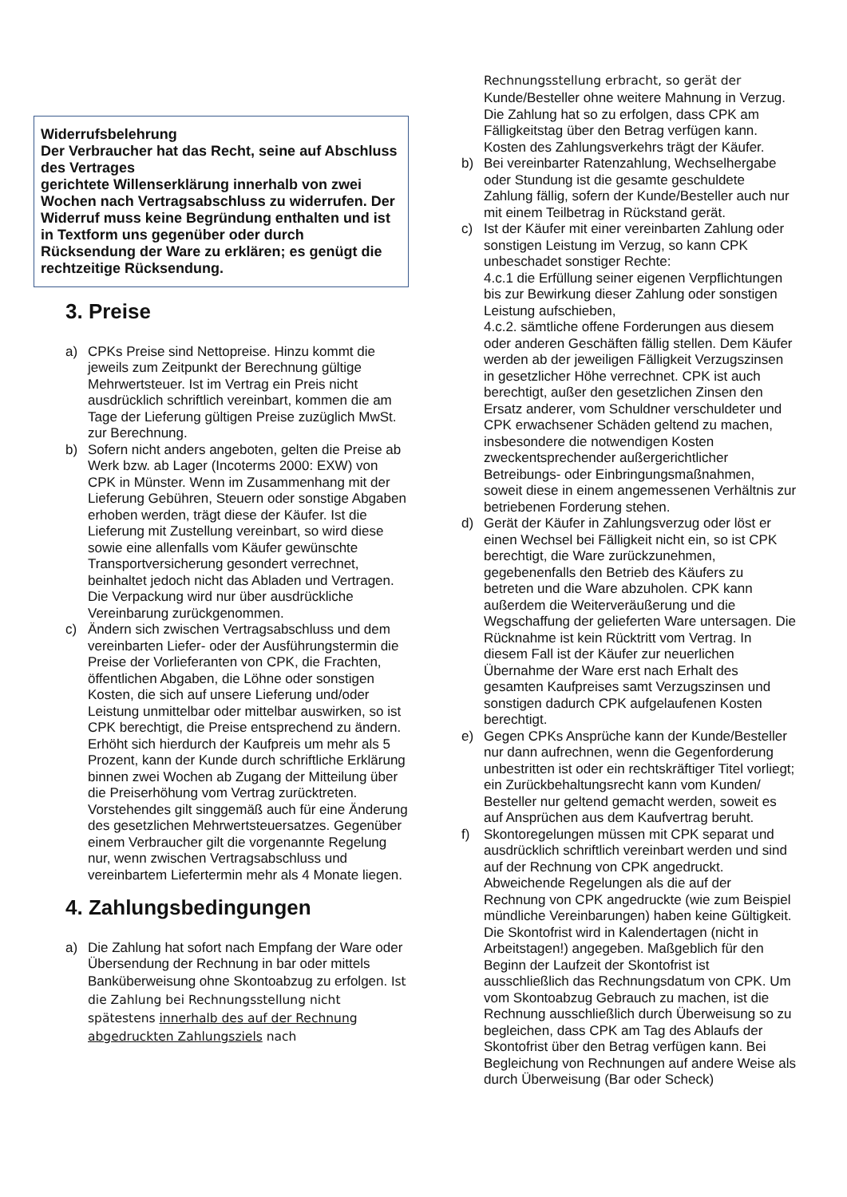Widerrufsbelehrung
Der Verbraucher hat das Recht, seine auf Abschluss des Vertrages
gerichtete Willenserklärung innerhalb von zwei Wochen nach Vertragsabschluss zu widerrufen. Der Widerruf muss keine Begründung enthalten und ist in Textform uns gegenüber oder durch Rücksendung der Ware zu erklären; es genügt die rechtzeitige Rücksendung.
3. Preise
a) CPKs Preise sind Nettopreise. Hinzu kommt die jeweils zum Zeitpunkt der Berechnung gültige Mehrwertsteuer. Ist im Vertrag ein Preis nicht ausdrücklich schriftlich vereinbart, kommen die am Tage der Lieferung gültigen Preise zuzüglich MwSt. zur Berechnung.
b) Sofern nicht anders angeboten, gelten die Preise ab Werk bzw. ab Lager (Incoterms 2000: EXW) von CPK in Münster. Wenn im Zusammenhang mit der Lieferung Gebühren, Steuern oder sonstige Abgaben erhoben werden, trägt diese der Käufer. Ist die Lieferung mit Zustellung vereinbart, so wird diese sowie eine allenfalls vom Käufer gewünschte Transportversicherung gesondert verrechnet, beinhaltet jedoch nicht das Abladen und Vertragen. Die Verpackung wird nur über ausdrückliche Vereinbarung zurückgenommen.
c) Ändern sich zwischen Vertragsabschluss und dem vereinbarten Liefer- oder der Ausführungstermin die Preise der Vorlieferanten von CPK, die Frachten, öffentlichen Abgaben, die Löhne oder sonstigen Kosten, die sich auf unsere Lieferung und/oder Leistung unmittelbar oder mittelbar auswirken, so ist CPK berechtigt, die Preise entsprechend zu ändern. Erhöht sich hierdurch der Kaufpreis um mehr als 5 Prozent, kann der Kunde durch schriftliche Erklärung binnen zwei Wochen ab Zugang der Mitteilung über die Preiserhöhung vom Vertrag zurücktreten. Vorstehendes gilt singgemäß auch für eine Änderung des gesetzlichen Mehrwertsteuersatzes. Gegenüber einem Verbraucher gilt die vorgenannte Regelung nur, wenn zwischen Vertragsabschluss und vereinbartem Liefertermin mehr als 4 Monate liegen.
4. Zahlungsbedingungen
a) Die Zahlung hat sofort nach Empfang der Ware oder Übersendung der Rechnung in bar oder mittels Banküberweisung ohne Skontoabzug zu erfolgen. Ist die Zahlung bei Rechnungsstellung nicht spätestens innerhalb des auf der Rechnung abgedruckten Zahlungsziels nach
Rechnungsstellung erbracht, so gerät der Kunde/Besteller ohne weitere Mahnung in Verzug. Die Zahlung hat so zu erfolgen, dass CPK am Fälligkeitstag über den Betrag verfügen kann. Kosten des Zahlungsverkehrs trägt der Käufer.
b) Bei vereinbarter Ratenzahlung, Wechselhergabe oder Stundung ist die gesamte geschuldete Zahlung fällig, sofern der Kunde/Besteller auch nur mit einem Teilbetrag in Rückstand gerät.
c) Ist der Käufer mit einer vereinbarten Zahlung oder sonstigen Leistung im Verzug, so kann CPK unbeschadet sonstiger Rechte:
4.c.1 die Erfüllung seiner eigenen Verpflichtungen bis zur Bewirkung dieser Zahlung oder sonstigen Leistung aufschieben,
4.c.2. sämtliche offene Forderungen aus diesem oder anderen Geschäften fällig stellen. Dem Käufer werden ab der jeweiligen Fälligkeit Verzugszinsen in gesetzlicher Höhe verrechnet. CPK ist auch berechtigt, außer den gesetzlichen Zinsen den Ersatz anderer, vom Schuldner verschuldeter und CPK erwachsener Schäden geltend zu machen, insbesondere die notwendigen Kosten zweckentsprechender außergerichtlicher Betreibungs- oder Einbringungsmaßnahmen, soweit diese in einem angemessenen Verhältnis zur betriebenen Forderung stehen.
d) Gerät der Käufer in Zahlungsverzug oder löst er einen Wechsel bei Fälligkeit nicht ein, so ist CPK berechtigt, die Ware zurückzunehmen, gegebenenfalls den Betrieb des Käufers zu betreten und die Ware abzuholen. CPK kann außerdem die Weiterveräußerung und die Wegschaffung der gelieferten Ware untersagen. Die Rücknahme ist kein Rücktritt vom Vertrag. In diesem Fall ist der Käufer zur neuerlichen Übernahme der Ware erst nach Erhalt des gesamten Kaufpreises samt Verzugszinsen und sonstigen dadurch CPK aufgelaufenen Kosten berechtigt.
e) Gegen CPKs Ansprüche kann der Kunde/Besteller nur dann aufrechnen, wenn die Gegenforderung unbestritten ist oder ein rechtskräftiger Titel vorliegt; ein Zurückbehaltungsrecht kann vom Kunden/ Besteller nur geltend gemacht werden, soweit es auf Ansprüchen aus dem Kaufvertrag beruht.
f) Skontoregelungen müssen mit CPK separat und ausdrücklich schriftlich vereinbart werden und sind auf der Rechnung von CPK angedruckt. Abweichende Regelungen als die auf der Rechnung von CPK angedruckte (wie zum Beispiel mündliche Vereinbarungen) haben keine Gültigkeit. Die Skontofrist wird in Kalendertagen (nicht in Arbeitstagen!) angegeben. Maßgeblich für den Beginn der Laufzeit der Skontofrist ist ausschließlich das Rechnungsdatum von CPK. Um vom Skontoabzug Gebrauch zu machen, ist die Rechnung ausschließlich durch Überweisung so zu begleichen, dass CPK am Tag des Ablaufs der Skontofrist über den Betrag verfügen kann. Bei Begleichung von Rechnungen auf andere Weise als durch Überweisung (Bar oder Scheck)